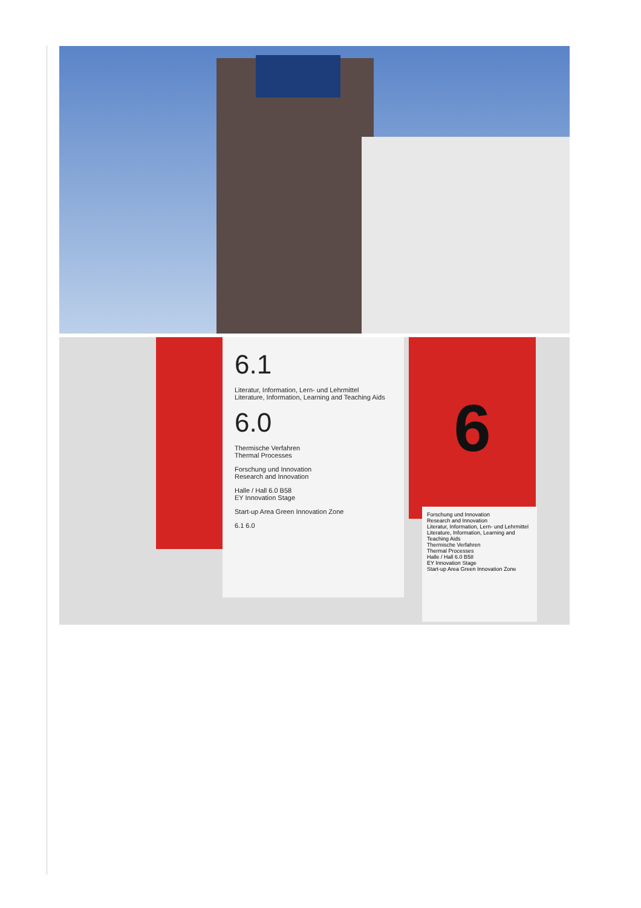6.1
Literatur, Information, Lern- und Lehrmittel
Literature, Information, Learning and Teaching Aids
6.0
Thermische Verfahren
Thermal Processes
Forschung und Innovation
Research and Innovation
Halle / Hall 6.0 B58
EY Innovation Stage
Start-up Area Green Innovation Zone
6.1 6.0
6
Forschung und Innovation
Research and Innovation
Literatur, Information, Lern- und Lehrmittel
Literature, Information, Learning and Teaching Aids
Thermische Verfahren
Thermal Processes
Halle / Hall 6.0 B58
EY Innovation Stage
Start-up Area Green Innovation Zone